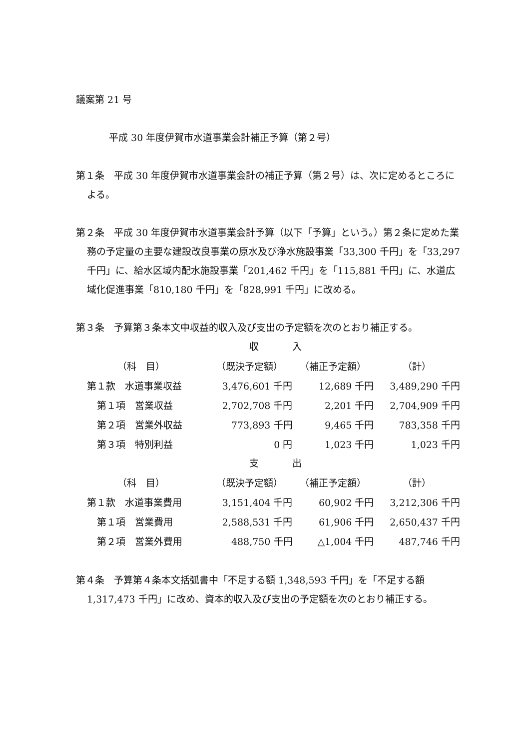議案第 21 号
平成 30 年度伊賀市水道事業会計補正予算（第２号）
第１条　平成 30 年度伊賀市水道事業会計の補正予算（第２号）は、次に定めるところによる。
第２条　平成 30 年度伊賀市水道事業会計予算（以下「予算」という。）第２条に定めた業務の予定量の主要な建設改良事業の原水及び浄水施設事業「33,300 千円」を「33,297 千円」に、給水区域内配水施設事業「201,462 千円」を「115,881 千円」に、水道広域化促進事業「810,180 千円」を「828,991 千円」に改める。
第３条　予算第３条本文中収益的収入及び支出の予定額を次のとおり補正する。
収 入
| （科 目） | （既決予定額） | （補正予定額） | （計） |
| --- | --- | --- | --- |
| 第１款 水道事業収益 | 3,476,601 千円 | 12,689 千円 | 3,489,290 千円 |
| 第１項 営業収益 | 2,702,708 千円 | 2,201 千円 | 2,704,909 千円 |
| 第２項 営業外収益 | 773,893 千円 | 9,465 千円 | 783,358 千円 |
| 第３項 特別利益 | 0 円 | 1,023 千円 | 1,023 千円 |
支 出
| （科 目） | （既決予定額） | （補正予定額） | （計） |
| --- | --- | --- | --- |
| 第１款 水道事業費用 | 3,151,404 千円 | 60,902 千円 | 3,212,306 千円 |
| 第１項 営業費用 | 2,588,531 千円 | 61,906 千円 | 2,650,437 千円 |
| 第２項 営業外費用 | 488,750 千円 | △1,004 千円 | 487,746 千円 |
第４条　予算第４条本文括弧書中「不足する額 1,348,593 千円」を「不足する額 1,317,473 千円」に改め、資本的収入及び支出の予定額を次のとおり補正する。